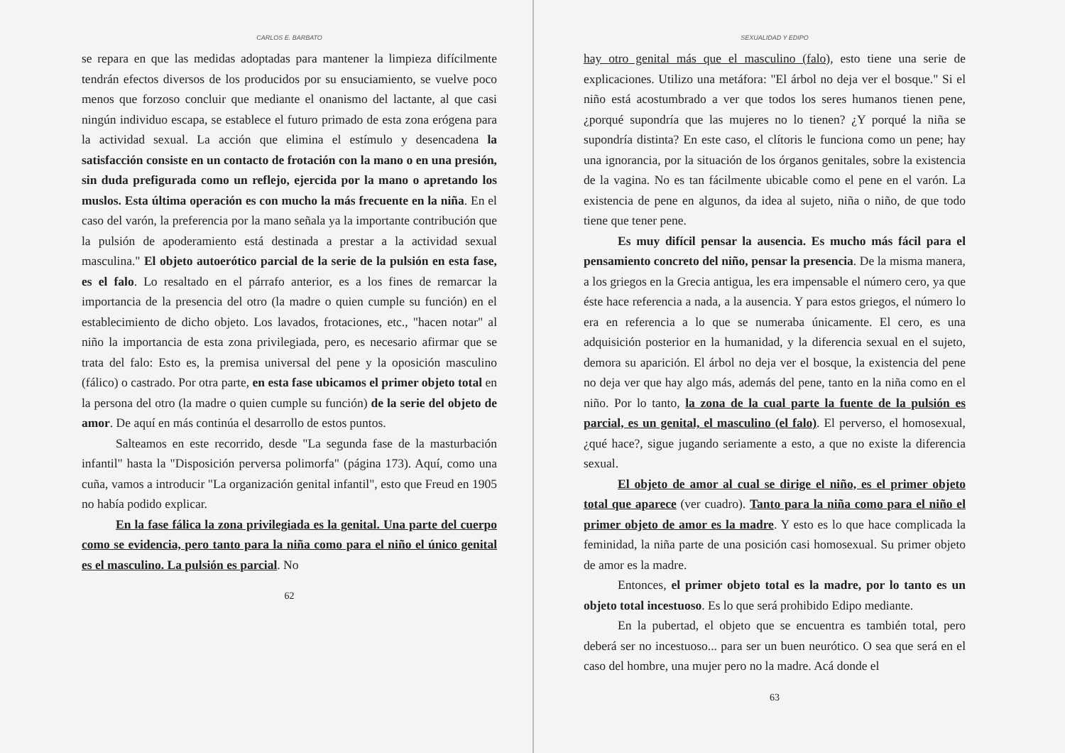CARLOS E. BARBATO
se repara en que las medidas adoptadas para mantener la limpieza difícilmente tendrán efectos diversos de los producidos por su ensuciamiento, se vuelve poco menos que forzoso concluir que mediante el onanismo del lactante, al que casi ningún individuo escapa, se establece el futuro primado de esta zona erógena para la actividad sexual. La acción que elimina el estímulo y desencadena la satisfacción consiste en un contacto de frotación con la mano o en una presión, sin duda prefigurada como un reflejo, ejercida por la mano o apretando los muslos. Esta última operación es con mucho la más frecuente en la niña. En el caso del varón, la preferencia por la mano señala ya la importante contribución que la pulsión de apoderamiento está destinada a prestar a la actividad sexual masculina." El objeto autoerótico parcial de la serie de la pulsión en esta fase, es el falo. Lo resaltado en el párrafo anterior, es a los fines de remarcar la importancia de la presencia del otro (la madre o quien cumple su función) en el establecimiento de dicho objeto. Los lavados, frotaciones, etc., "hacen notar" al niño la importancia de esta zona privilegiada, pero, es necesario afirmar que se trata del falo: Esto es, la premisa universal del pene y la oposición masculino (fálico) o castrado. Por otra parte, en esta fase ubicamos el primer objeto total en la persona del otro (la madre o quien cumple su función) de la serie del objeto de amor. De aquí en más continúa el desarrollo de estos puntos.
Salteamos en este recorrido, desde "La segunda fase de la masturbación infantil" hasta la "Disposición perversa polimorfa" (página 173). Aquí, como una cuña, vamos a introducir "La organización genital infantil", esto que Freud en 1905 no había podido explicar.
En la fase fálica la zona privilegiada es la genital. Una parte del cuerpo como se evidencia, pero tanto para la niña como para el niño el único genital es el masculino. La pulsión es parcial. No
62
SEXUALIDAD Y EDIPO
hay otro genital más que el masculino (falo), esto tiene una serie de explicaciones. Utilizo una metáfora: "El árbol no deja ver el bosque." Si el niño está acostumbrado a ver que todos los seres humanos tienen pene, ¿porqué supondría que las mujeres no lo tienen? ¿Y porqué la niña se supondría distinta? En este caso, el clítoris le funciona como un pene; hay una ignorancia, por la situación de los órganos genitales, sobre la existencia de la vagina. No es tan fácilmente ubicable como el pene en el varón. La existencia de pene en algunos, da idea al sujeto, niña o niño, de que todo tiene que tener pene.
Es muy difícil pensar la ausencia. Es mucho más fácil para el pensamiento concreto del niño, pensar la presencia. De la misma manera, a los griegos en la Grecia antigua, les era impensable el número cero, ya que éste hace referencia a nada, a la ausencia. Y para estos griegos, el número lo era en referencia a lo que se numeraba únicamente. El cero, es una adquisición posterior en la humanidad, y la diferencia sexual en el sujeto, demora su aparición. El árbol no deja ver el bosque, la existencia del pene no deja ver que hay algo más, además del pene, tanto en la niña como en el niño. Por lo tanto, la zona de la cual parte la fuente de la pulsión es parcial, es un genital, el masculino (el falo). El perverso, el homosexual, ¿qué hace?, sigue jugando seriamente a esto, a que no existe la diferencia sexual.
El objeto de amor al cual se dirige el niño, es el primer objeto total que aparece (ver cuadro). Tanto para la niña como para el niño el primer objeto de amor es la madre. Y esto es lo que hace complicada la feminidad, la niña parte de una posición casi homosexual. Su primer objeto de amor es la madre.
Entonces, el primer objeto total es la madre, por lo tanto es un objeto total incestuoso. Es lo que será prohibido Edipo mediante.
En la pubertad, el objeto que se encuentra es también total, pero deberá ser no incestuoso... para ser un buen neurótico. O sea que será en el caso del hombre, una mujer pero no la madre. Acá donde el
63